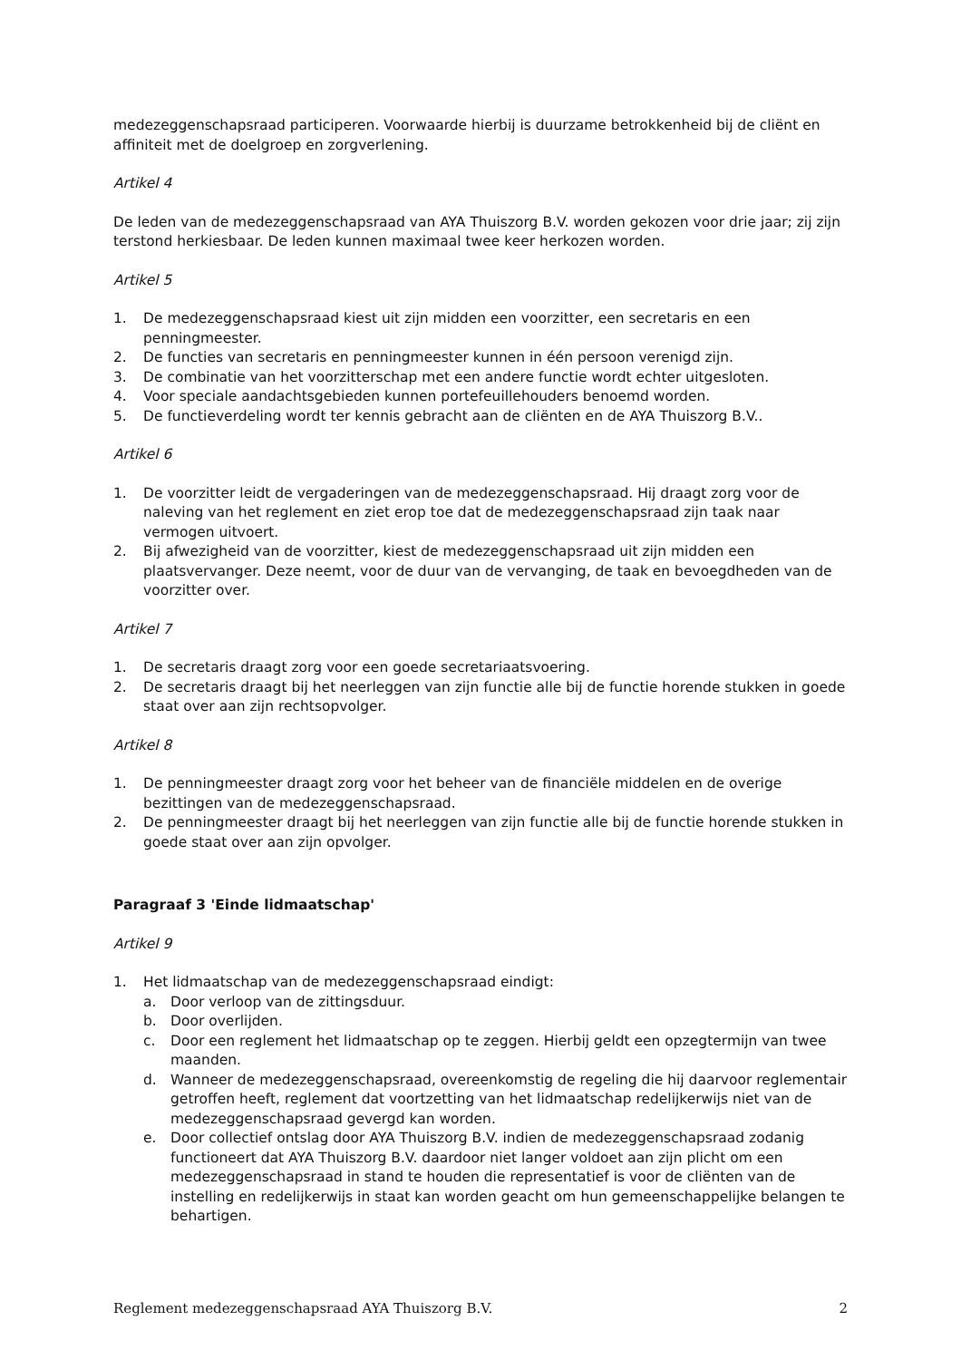medezeggenschapsraad participeren. Voorwaarde hierbij is duurzame betrokkenheid bij de cliënt en affiniteit met de doelgroep en zorgverlening.
Artikel 4
De leden van de medezeggenschapsraad van AYA Thuiszorg B.V. worden gekozen voor drie jaar; zij zijn terstond herkiesbaar. De leden kunnen maximaal twee keer herkozen worden.
Artikel 5
1. De medezeggenschapsraad kiest uit zijn midden een voorzitter, een secretaris en een penningmeester.
2. De functies van secretaris en penningmeester kunnen in één persoon verenigd zijn.
3. De combinatie van het voorzitterschap met een andere functie wordt echter uitgesloten.
4. Voor speciale aandachtsgebieden kunnen portefeuillehouders benoemd worden.
5. De functieverdeling wordt ter kennis gebracht aan de cliënten en de AYA Thuiszorg B.V..
Artikel 6
1. De voorzitter leidt de vergaderingen van de medezeggenschapsraad. Hij draagt zorg voor de naleving van het reglement en ziet erop toe dat de medezeggenschapsraad zijn taak naar vermogen uitvoert.
2. Bij afwezigheid van de voorzitter, kiest de medezeggenschapsraad uit zijn midden een plaatsvervanger. Deze neemt, voor de duur van de vervanging, de taak en bevoegdheden van de voorzitter over.
Artikel 7
1. De secretaris draagt zorg voor een goede secretariaatsvoering.
2. De secretaris draagt bij het neerleggen van zijn functie alle bij de functie horende stukken in goede staat over aan zijn rechtsopvolger.
Artikel 8
1. De penningmeester draagt zorg voor het beheer van de financiële middelen en de overige bezittingen van de medezeggenschapsraad.
2. De penningmeester draagt bij het neerleggen van zijn functie alle bij de functie horende stukken in goede staat over aan zijn opvolger.
Paragraaf 3 'Einde lidmaatschap'
Artikel 9
1. Het lidmaatschap van de medezeggenschapsraad eindigt:
a. Door verloop van de zittingsduur.
b. Door overlijden.
c. Door een reglement het lidmaatschap op te zeggen. Hierbij geldt een opzegtermijn van twee maanden.
d. Wanneer de medezeggenschapsraad, overeenkomstig de regeling die hij daarvoor reglementair getroffen heeft, reglement dat voortzetting van het lidmaatschap redelijkerwijs niet van de medezeggenschapsraad gevergd kan worden.
e. Door collectief ontslag door AYA Thuiszorg B.V. indien de medezeggenschapsraad zodanig functioneert dat AYA Thuiszorg B.V. daardoor niet langer voldoet aan zijn plicht om een medezeggenschapsraad in stand te houden die representatief is voor de cliënten van de instelling en redelijkerwijs in staat kan worden geacht om hun gemeenschappelijke belangen te behartigen.
Reglement medezeggenschapsraad AYA Thuiszorg B.V. 2